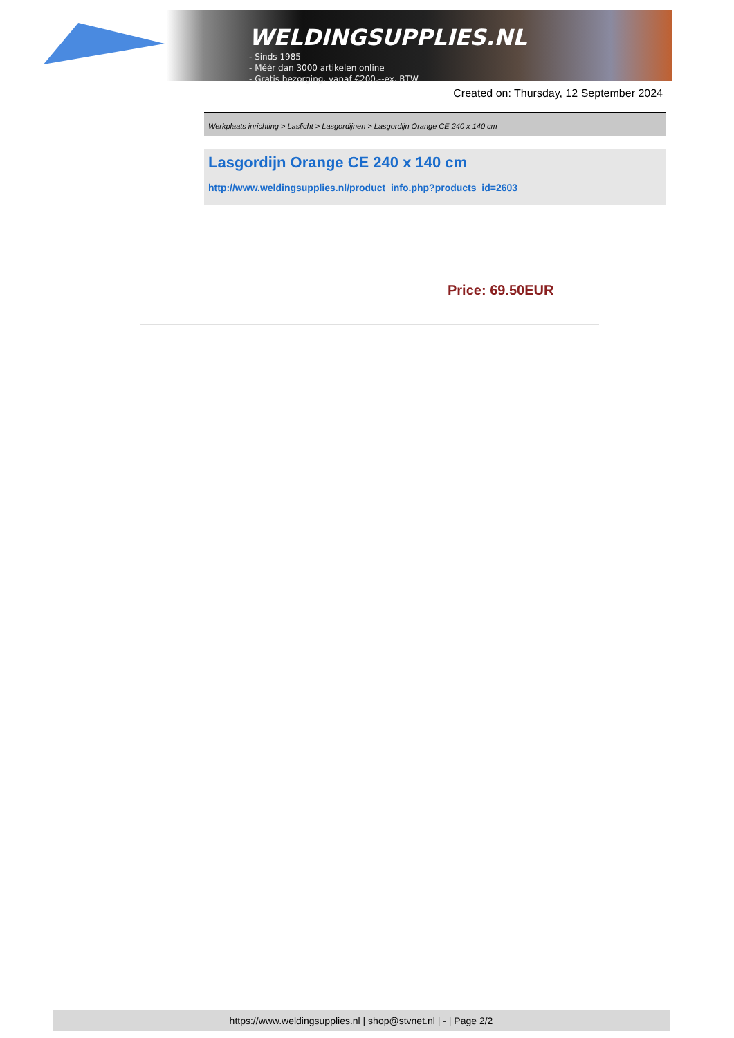WELDINGSUPPLIES.NL
- Sinds 1985
- Méér dan 3000 artikelen online
- Gratis bezorging, vanaf €200,--ex. BTW
Created on: Thursday, 12 September 2024
Werkplaats inrichting > Laslicht > Lasgordijnen > Lasgordijn Orange CE 240 x 140 cm
Lasgordijn Orange CE 240 x 140 cm
http://www.weldingsupplies.nl/product_info.php?products_id=2603
Price: 69.50EUR
https://www.weldingsupplies.nl | shop@stvnet.nl | - | Page 2/2